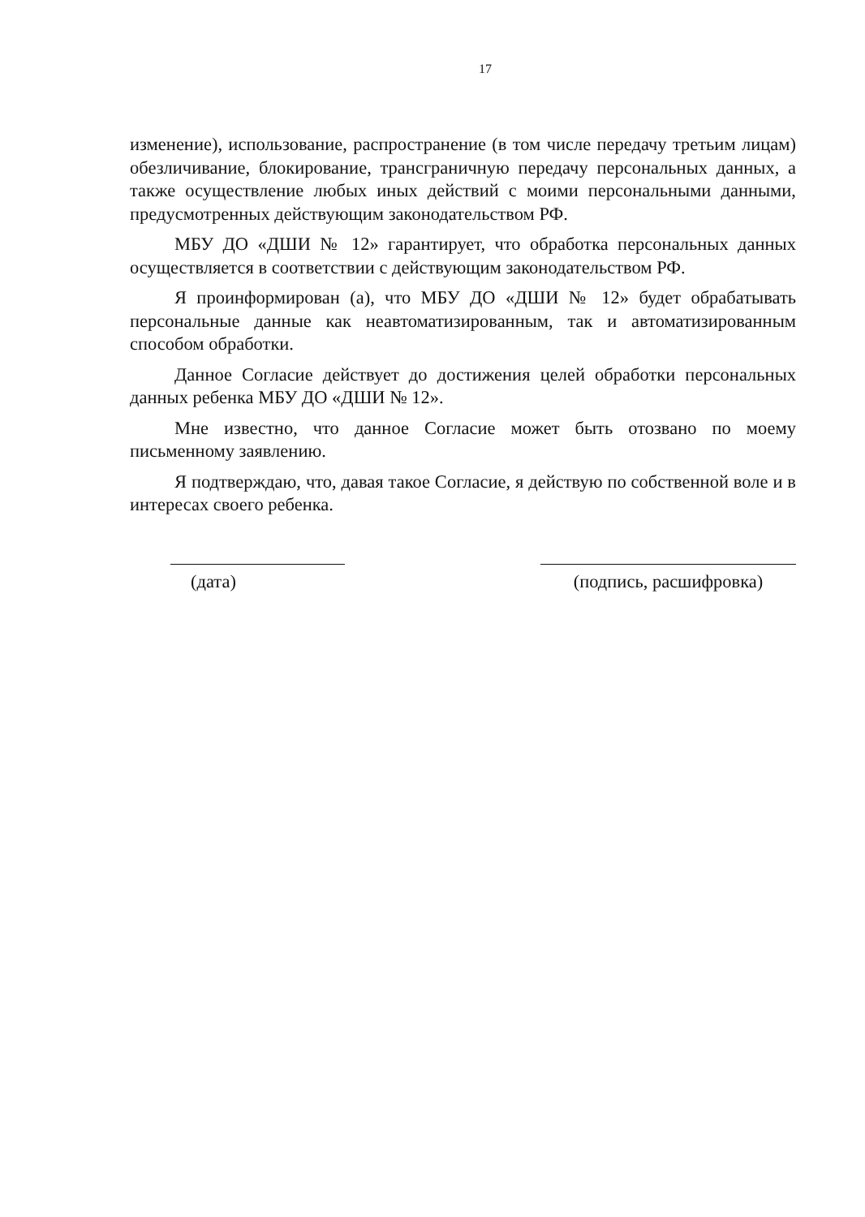17
изменение), использование, распространение (в том числе передачу третьим лицам) обезличивание, блокирование, трансграничную передачу персональных данных, а также осуществление любых иных действий с моими персональными данными, предусмотренных действующим законодательством РФ.
МБУ ДО «ДШИ № 12» гарантирует, что обработка персональных данных осуществляется в соответствии с действующим законодательством РФ.
Я проинформирован (а), что МБУ ДО «ДШИ № 12» будет обрабатывать персональные данные как неавтоматизированным, так и автоматизированным способом обработки.
Данное Согласие действует до достижения целей обработки персональных данных ребенка МБУ ДО «ДШИ № 12».
Мне известно, что данное Согласие может быть отозвано по моему письменному заявлению.
Я подтверждаю, что, давая такое Согласие, я действую по собственной воле и в интересах своего ребенка.
(дата) (подпись, расшифровка)